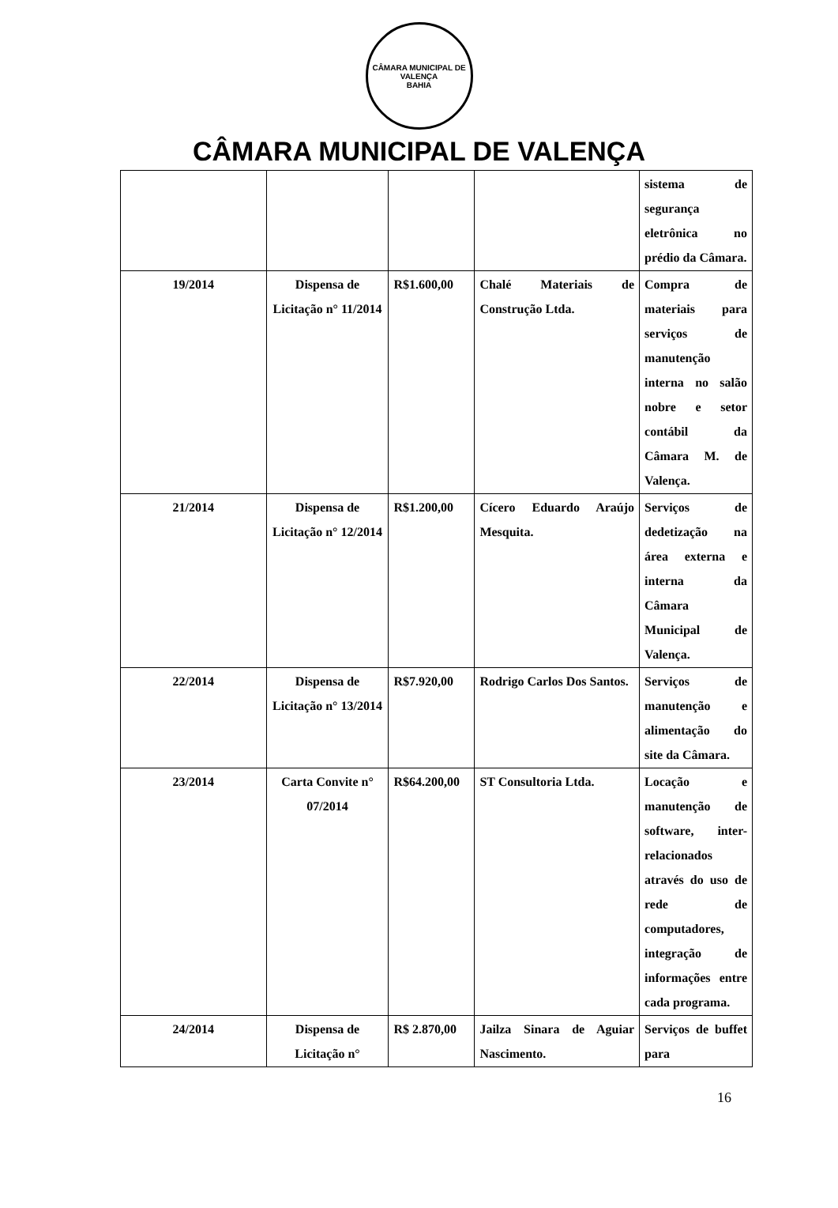CÂMARA MUNICIPAL DE VALENÇA
BAHIA
CÂMARA MUNICIPAL DE VALENÇA
| | | | | sistema de segurança eletrônica no prédio da Câmara. |
| 19/2014 | Dispensa de Licitação n° 11/2014 | R$1.600,00 | Chalé Materiais de Construção Ltda. | Compra de materiais para serviços de manutenção interna no salão nobre e setor contábil da Câmara M. de Valença. |
| 21/2014 | Dispensa de Licitação n° 12/2014 | R$1.200,00 | Cícero Eduardo Araújo Mesquita. | Serviços de dedetização na área externa e interna da Câmara Municipal de Valença. |
| 22/2014 | Dispensa de Licitação n° 13/2014 | R$7.920,00 | Rodrigo Carlos Dos Santos. | Serviços de manutenção e alimentação do site da Câmara. |
| 23/2014 | Carta Convite n° 07/2014 | R$64.200,00 | ST Consultoria Ltda. | Locação e manutenção de software, inter-relacionados através do uso de rede de computadores, integração de informações entre cada programa. |
| 24/2014 | Dispensa de Licitação n° | R$ 2.870,00 | Jailza Sinara de Aguiar Nascimento. | Serviços de buffet para |
16